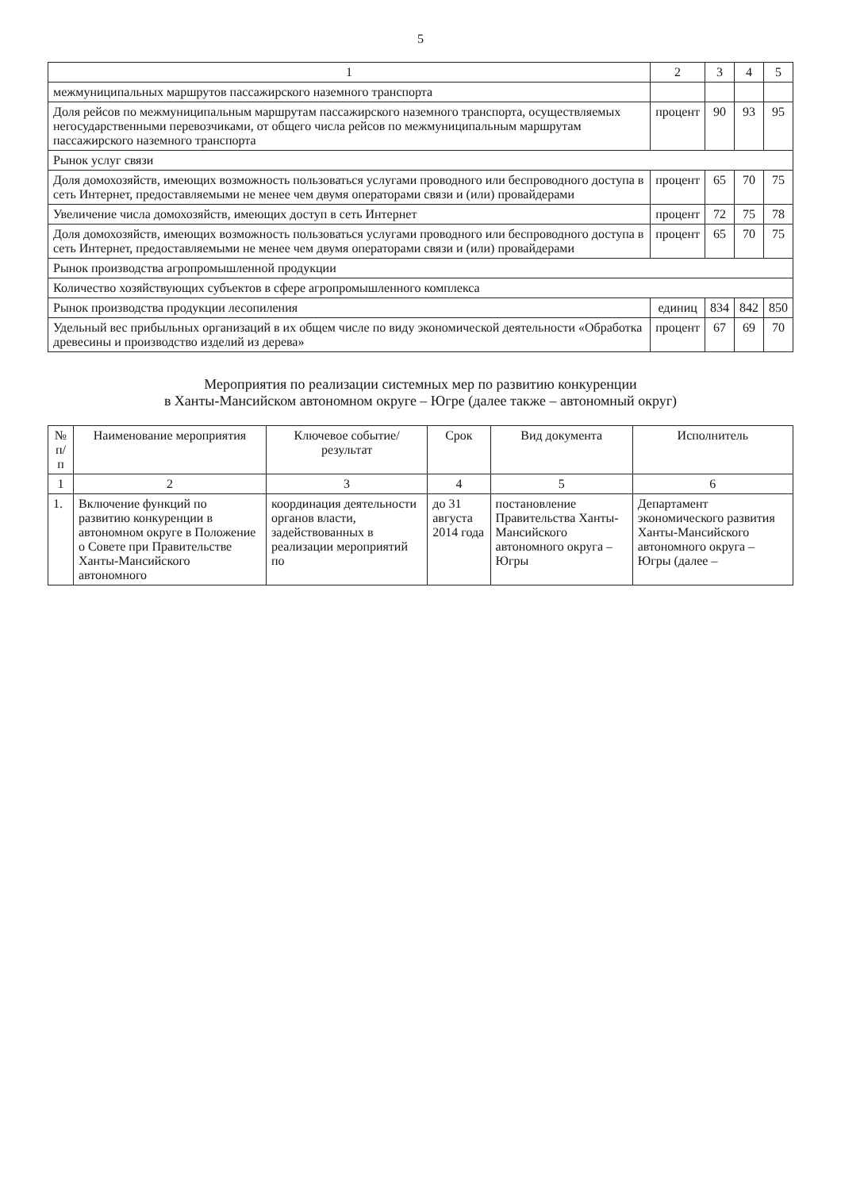5
| 1 | 2 | 3 | 4 | 5 |
| --- | --- | --- | --- | --- |
| межмуниципальных маршрутов пассажирского наземного транспорта | | | | |
| Доля рейсов по межмуниципальным маршрутам пассажирского наземного транспорта, осуществляемых негосударственными перевозчиками, от общего числа рейсов по межмуниципальным маршрутам пассажирского наземного транспорта | процент | 90 | 93 | 95 |
| Рынок услуг связи | | | | |
| Доля домохозяйств, имеющих возможность пользоваться услугами проводного или беспроводного доступа в сеть Интернет, предоставляемыми не менее чем двумя операторами связи и (или) провайдерами | процент | 65 | 70 | 75 |
| Увеличение числа домохозяйств, имеющих доступ в сеть Интернет | процент | 72 | 75 | 78 |
| Доля домохозяйств, имеющих возможность пользоваться услугами проводного или беспроводного доступа в сеть Интернет, предоставляемыми не менее чем двумя операторами связи и (или) провайдерами | процент | 65 | 70 | 75 |
| Рынок производства агропромышленной продукции | | | | |
| Количество хозяйствующих субъектов в сфере агропромышленного комплекса | | | | |
| Рынок производства продукции лесопиления | единиц | 834 | 842 | 850 |
| Удельный вес прибыльных организаций в их общем числе по виду экономической деятельности «Обработка древесины и производство изделий из дерева» | процент | 67 | 69 | 70 |
Мероприятия по реализации системных мер по развитию конкуренции
в Ханты-Мансийском автономном округе – Югре (далее также – автономный округ)
| № п/п | Наименование мероприятия | Ключевое событие/результат | Срок | Вид документа | Исполнитель |
| --- | --- | --- | --- | --- | --- |
| 1 | 2 | 3 | 4 | 5 | 6 |
| 1. | Включение функций по развитию конкуренции в автономном округе в Положение о Совете при Правительстве Ханты-Мансийского автономного | координация деятельности органов власти, задействованных в реализации мероприятий по | до 31 августа 2014 года | постановление Правительства Ханты-Мансийского автономного округа – Югры | Департамент экономического развития Ханты-Мансийского автономного округа – Югры (далее – |